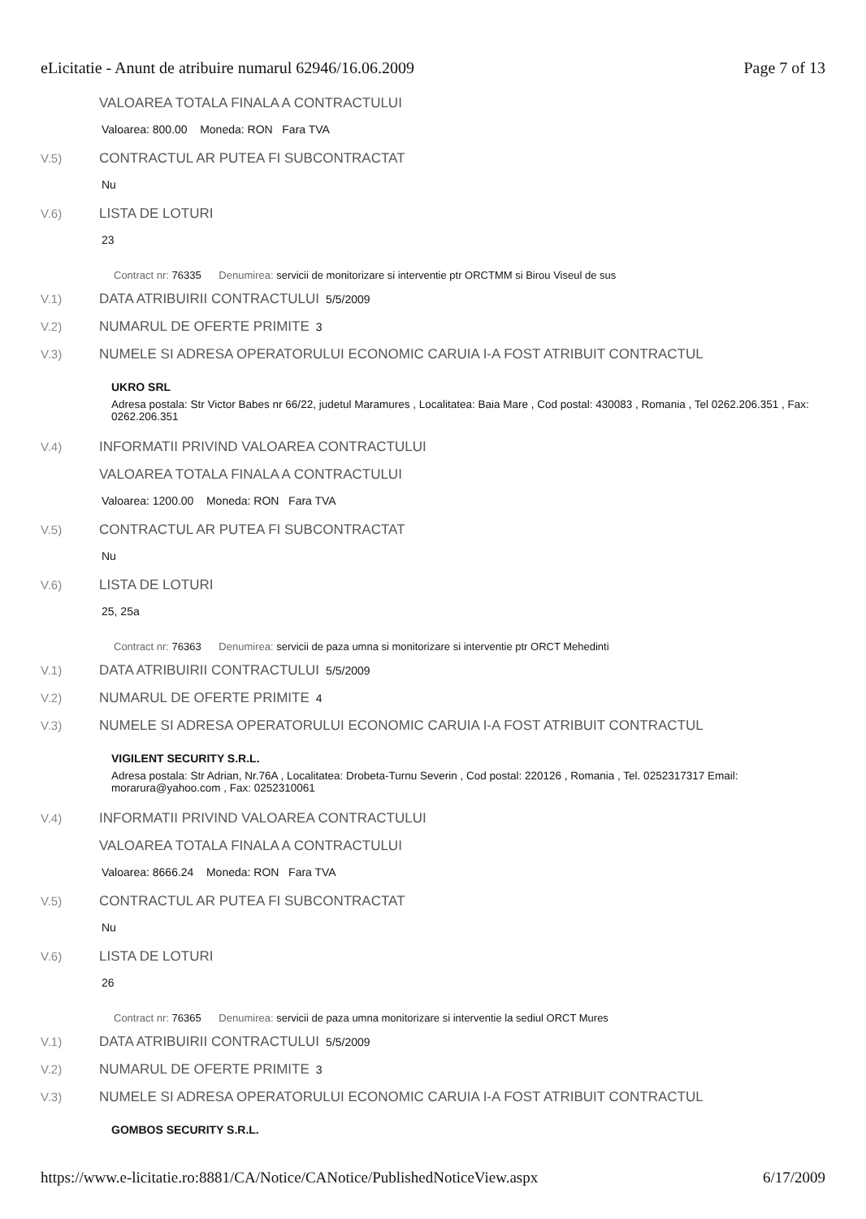eLicitatie - Anunt de atribuire numarul 62946/16.06.2009 Page 7 of 13
VALOAREA TOTALA FINALA A CONTRACTULUI
Valoarea: 800.00 Moneda: RON Fara TVA
V.5) CONTRACTUL AR PUTEA FI SUBCONTRACTAT
Nu
V.6) LISTA DE LOTURI
23
Contract nr: 76335 Denumirea: servicii de monitorizare si interventie ptr ORCTMM si Birou Viseul de sus
V.1) DATA ATRIBUIRII CONTRACTULUI 5/5/2009
V.2) NUMARUL DE OFERTE PRIMITE 3
V.3) NUMELE SI ADRESA OPERATORULUI ECONOMIC CARUIA I-A FOST ATRIBUIT CONTRACTUL
UKRO SRL
Adresa postala: Str Victor Babes nr 66/22, judetul Maramures , Localitatea: Baia Mare , Cod postal: 430083 , Romania , Tel 0262.206.351 , Fax: 0262.206.351
V.4) INFORMATII PRIVIND VALOAREA CONTRACTULUI
VALOAREA TOTALA FINALA A CONTRACTULUI
Valoarea: 1200.00 Moneda: RON Fara TVA
V.5) CONTRACTUL AR PUTEA FI SUBCONTRACTAT
Nu
V.6) LISTA DE LOTURI
25, 25a
Contract nr: 76363 Denumirea: servicii de paza umna si monitorizare si interventie ptr ORCT Mehedinti
V.1) DATA ATRIBUIRII CONTRACTULUI 5/5/2009
V.2) NUMARUL DE OFERTE PRIMITE 4
V.3) NUMELE SI ADRESA OPERATORULUI ECONOMIC CARUIA I-A FOST ATRIBUIT CONTRACTUL
VIGILENT SECURITY S.R.L.
Adresa postala: Str Adrian, Nr.76A , Localitatea: Drobeta-Turnu Severin , Cod postal: 220126 , Romania , Tel. 0252317317 Email: morarura@yahoo.com , Fax: 0252310061
V.4) INFORMATII PRIVIND VALOAREA CONTRACTULUI
VALOAREA TOTALA FINALA A CONTRACTULUI
Valoarea: 8666.24 Moneda: RON Fara TVA
V.5) CONTRACTUL AR PUTEA FI SUBCONTRACTAT
Nu
V.6) LISTA DE LOTURI
26
Contract nr: 76365 Denumirea: servicii de paza umna monitorizare si interventie la sediul ORCT Mures
V.1) DATA ATRIBUIRII CONTRACTULUI 5/5/2009
V.2) NUMARUL DE OFERTE PRIMITE 3
V.3) NUMELE SI ADRESA OPERATORULUI ECONOMIC CARUIA I-A FOST ATRIBUIT CONTRACTUL
GOMBOS SECURITY S.R.L.
https://www.e-licitatie.ro:8881/CA/Notice/CANotice/PublishedNoticeView.aspx 6/17/2009